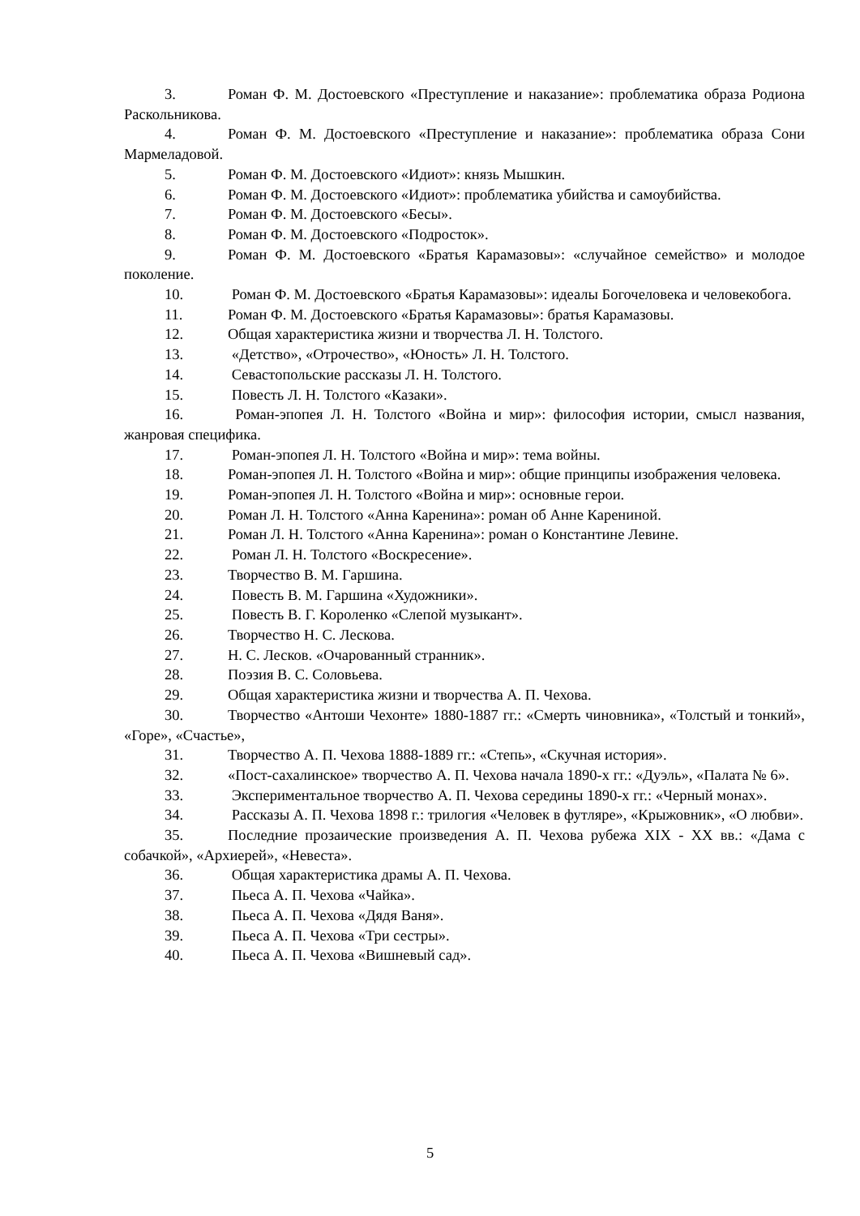3. Роман Ф. М. Достоевского «Преступление и наказание»: проблематика образа Родиона Раскольникова.
4. Роман Ф. М. Достоевского «Преступление и наказание»: проблематика образа Сони Мармеладовой.
5. Роман Ф. М. Достоевского «Идиот»: князь Мышкин.
6. Роман Ф. М. Достоевского «Идиот»: проблематика убийства и самоубийства.
7. Роман Ф. М. Достоевского «Бесы».
8. Роман Ф. М. Достоевского «Подросток».
9. Роман Ф. М. Достоевского «Братья Карамазовы»: «случайное семейство» и молодое поколение.
10. Роман Ф. М. Достоевского «Братья Карамазовы»: идеалы Богочеловека и человекобога.
11. Роман Ф. М. Достоевского «Братья Карамазовы»: братья Карамазовы.
12. Общая характеристика жизни и творчества Л. Н. Толстого.
13. «Детство», «Отрочество», «Юность» Л. Н. Толстого.
14. Севастопольские рассказы Л. Н. Толстого.
15. Повесть Л. Н. Толстого «Казаки».
16. Роман-эпопея Л. Н. Толстого «Война и мир»: философия истории, смысл названия, жанровая специфика.
17. Роман-эпопея Л. Н. Толстого «Война и мир»: тема войны.
18. Роман-эпопея Л. Н. Толстого «Война и мир»: общие принципы изображения человека.
19. Роман-эпопея Л. Н. Толстого «Война и мир»: основные герои.
20. Роман Л. Н. Толстого «Анна Каренина»: роман об Анне Карениной.
21. Роман Л. Н. Толстого «Анна Каренина»: роман о Константине Левине.
22. Роман Л. Н. Толстого «Воскресение».
23. Творчество В. М. Гаршина.
24. Повесть В. М. Гаршина «Художники».
25. Повесть В. Г. Короленко «Слепой музыкант».
26. Творчество Н. С. Лескова.
27. Н. С. Лесков. «Очарованный странник».
28. Поэзия В. С. Соловьева.
29. Общая характеристика жизни и творчества А. П. Чехова.
30. Творчество «Антоши Чехонте» 1880-1887 гг.: «Смерть чиновника», «Толстый и тонкий», «Горе», «Счастье»,
31. Творчество А. П. Чехова 1888-1889 гг.: «Степь», «Скучная история».
32. «Пост-сахалинское» творчество А. П. Чехова начала 1890-х гг.: «Дуэль», «Палата № 6».
33. Экспериментальное творчество А. П. Чехова середины 1890-х гг.: «Черный монах».
34. Рассказы А. П. Чехова 1898 г.: трилогия «Человек в футляре», «Крыжовник», «О любви».
35. Последние прозаические произведения А. П. Чехова рубежа XIX - XX вв.: «Дама с собачкой», «Архиерей», «Невеста».
36. Общая характеристика драмы А. П. Чехова.
37. Пьеса А. П. Чехова «Чайка».
38. Пьеса А. П. Чехова «Дядя Ваня».
39. Пьеса А. П. Чехова «Три сестры».
40. Пьеса А. П. Чехова «Вишневый сад».
5